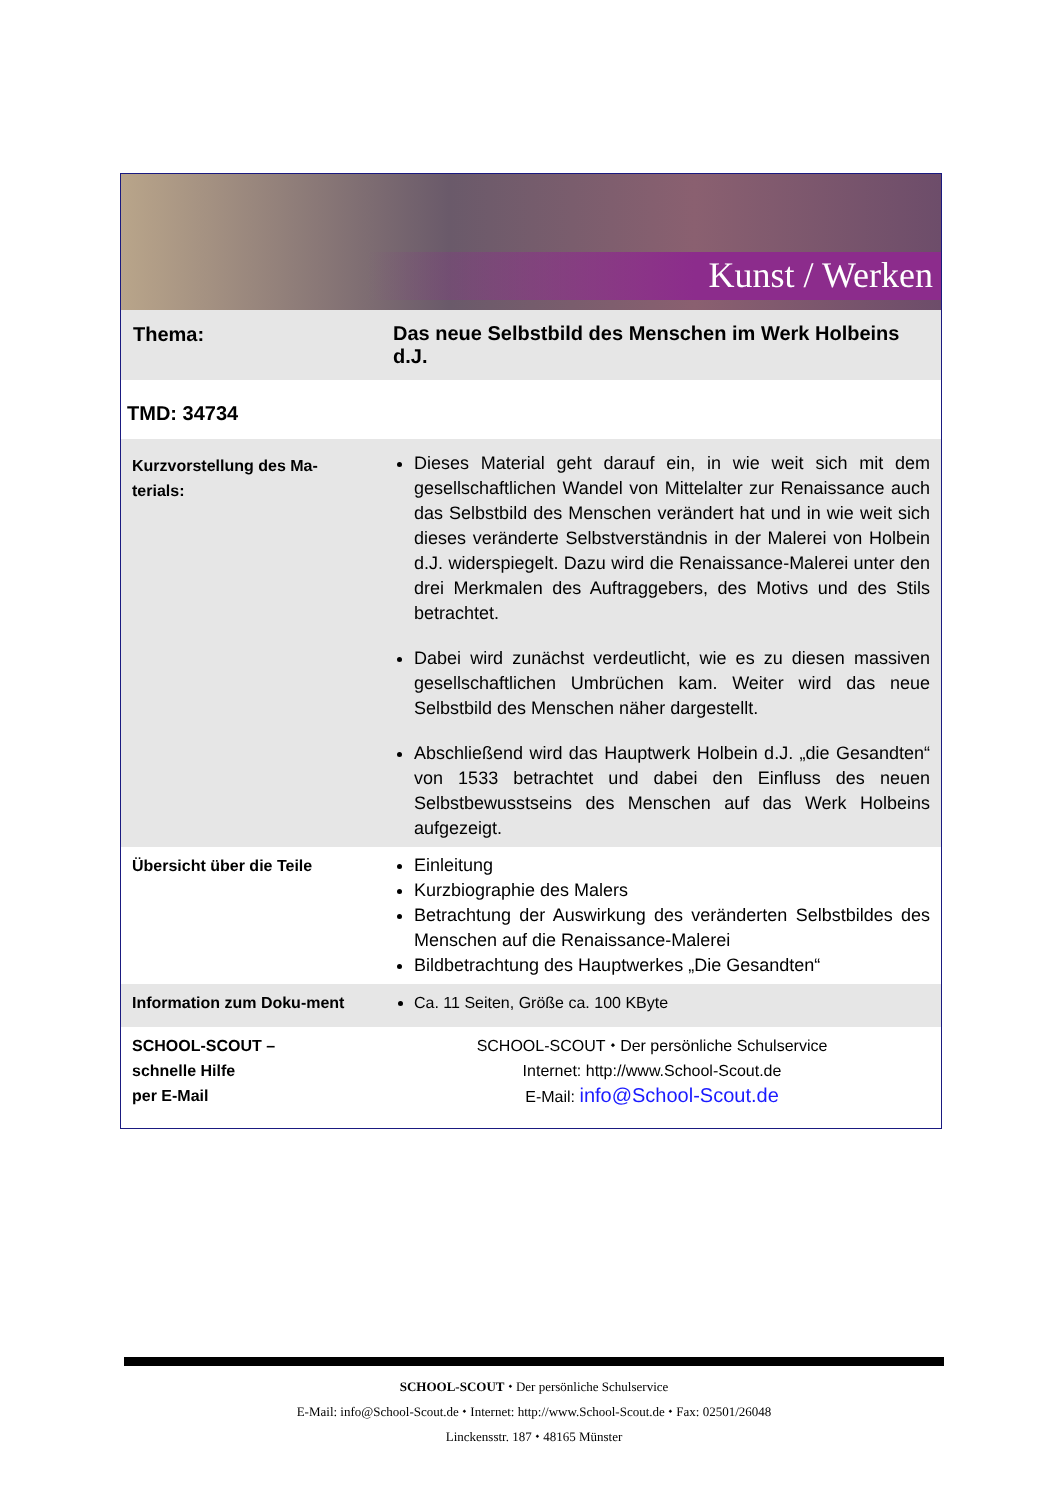Kunst / Werken
| Thema: | Das neue Selbstbild des Menschen im Werk Holbeins d.J. |
| TMD: 34734 | |
| Kurzvorstellung des Ma-terials: | Dieses Material geht darauf ein, in wie weit sich mit dem gesellschaftlichen Wandel von Mittelalter zur Renaissance auch das Selbstbild des Menschen verändert hat und in wie weit sich dieses veränderte Selbstverständnis in der Malerei von Holbein d.J. widerspiegelt. Dazu wird die Renaissance-Malerei unter den drei Merkmalen des Auftraggebers, des Motivs und des Stils betrachtet. Dabei wird zunächst verdeutlicht, wie es zu diesen massiven gesellschaftlichen Umbrüchen kam. Weiter wird das neue Selbstbild des Menschen näher dargestellt. Abschließend wird das Hauptwerk Holbein d.J. „die Gesandten“ von 1533 betrachtet und dabei den Einfluss des neuen Selbstbewusstseins des Menschen auf das Werk Holbeins aufgezeigt. |
| Übersicht über die Teile | Einleitung Kurzbiographie des Malers Betrachtung der Auswirkung des veränderten Selbstbildes des Menschen auf die Renaissance-Malerei Bildbetrachtung des Hauptwerkes „Die Gesandten“ |
| Information zum Doku-ment | Ca. 11 Seiten, Größe ca. 100 KByte |
| SCHOOL-SCOUT – schnelle Hilfe per E-Mail | SCHOOL-SCOUT ⬩ Der persönliche Schulservice Internet: http://www.School-Scout.de E-Mail: info@School-Scout.de |
SCHOOL-SCOUT ⬩ Der persönliche Schulservice
E-Mail: info@School-Scout.de ⬩ Internet: http://www.School-Scout.de ⬩ Fax: 02501/26048
Linckensstr. 187 ⬩ 48165 Münster